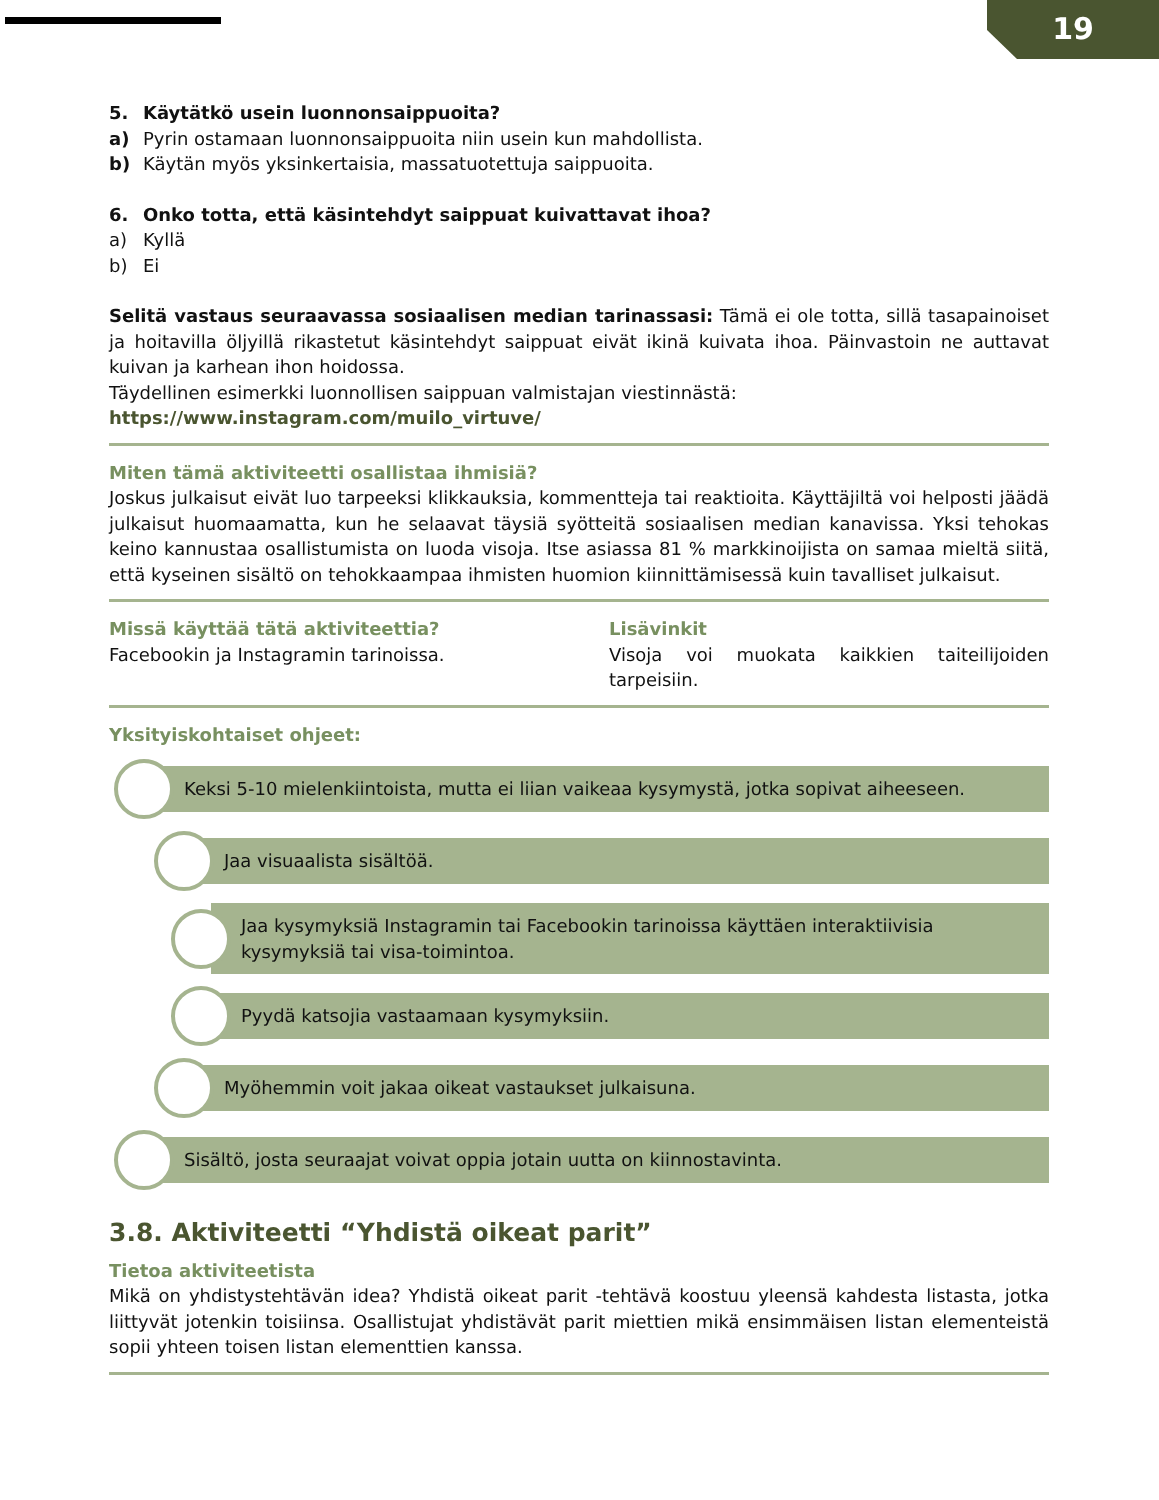19
5. Käytätkö usein luonnonsaippuoita?
a) Pyrin ostamaan luonnonsaippuoita niin usein kun mahdollista.
b) Käytän myös yksinkertaisia, massatuotettuja saippuoita.
6. Onko totta, että käsintehdyt saippuat kuivattavat ihoa?
a) Kyllä
b) Ei
Selitä vastaus seuraavassa sosiaalisen median tarinassasi: Tämä ei ole totta, sillä tasapainoiset ja hoitavilla öljyillä rikastetut käsintehdyt saippuat eivät ikinä kuivata ihoa. Päinvastoin ne auttavat kuivan ja karhean ihon hoidossa.
Täydellinen esimerkki luonnollisen saippuan valmistajan viestinnästä:
https://www.instagram.com/muilo_virtuve/
Miten tämä aktiviteetti osallistaa ihmisiä?
Joskus julkaisut eivät luo tarpeeksi klikkauksia, kommentteja tai reaktioita. Käyttäjiltä voi helposti jäädä julkaisut huomaamatta, kun he selaavat täysiä syötteitä sosiaalisen median kanavissa. Yksi tehokas keino kannustaa osallistumista on luoda visoja. Itse asiassa 81 % markkinoijista on samaa mieltä siitä, että kyseinen sisältö on tehokkaampaa ihmisten huomion kiinnittämisessä kuin tavalliset julkaisut.
Missä käyttää tätä aktiviteettia?
Facebookin ja Instagramin tarinoissa.
Lisävinkit
Visoja voi muokata kaikkien taiteilijoiden tarpeisiin.
Yksityiskohtaiset ohjeet:
Keksi 5-10 mielenkiintoista, mutta ei liian vaikeaa kysymystä, jotka sopivat aiheeseen.
Jaa visuaalista sisältöä.
Jaa kysymyksiä Instagramin tai Facebookin tarinoissa käyttäen interaktiivisia kysymyksiä tai visa-toimintoa.
Pyydä katsojia vastaamaan kysymyksiin.
Myöhemmin voit jakaa oikeat vastaukset julkaisuna.
Sisältö, josta seuraajat voivat oppia jotain uutta on kiinnostavinta.
3.8. Aktiviteetti “Yhdistä oikeat parit”
Tietoa aktiviteetista
Mikä on yhdistystehtävän idea? Yhdistä oikeat parit -tehtävä koostuu yleensä kahdesta listasta, jotka liittyvät jotenkin toisiinsa. Osallistujat yhdistävät parit miettien mikä ensimmäisen listan elementeistä sopii yhteen toisen listan elementtien kanssa.